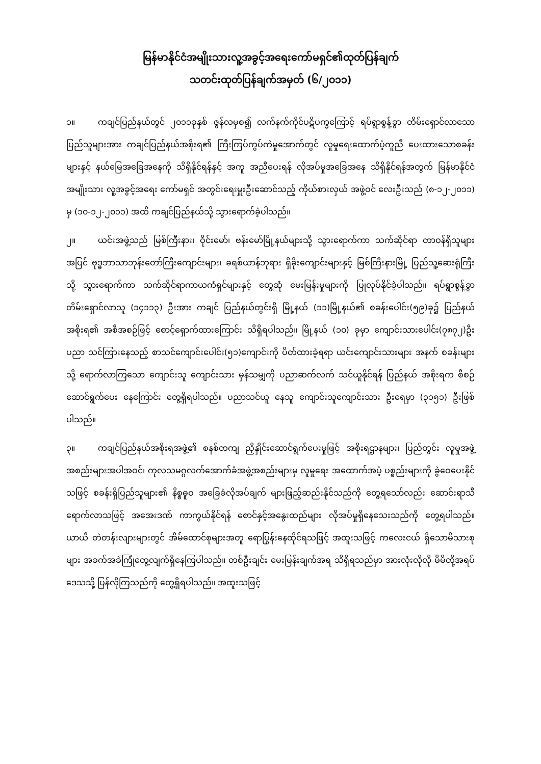မြန်မာနိုင်ငံအမျိုးသားလူ့အခွင့်အရေးကော်မရှင်၏ထုတ်ပြန်ချက်
သတင်းထုတ်ပြန်ချက်အမှတ် (၆/၂၀၁၁)
၁။ ကချင်ပြည်နယ်တွင် ၂၀၁၁ခုနှစ် ဇွန်လမှစ၍ လက်နက်ကိုင်ပဋိပက္ခကြောင့် ရပ်ရွာစွန့်ခွာ တိမ်းရှောင်လာသော ပြည်သူများအား ကချင်ပြည်နယ်အစိုးရ၏ ကြီးကြပ်ကွပ်ကဲမှုအောက်တွင် လူမှုရေးထောက်ပံ့ကူညီ ပေးထားသောစခန်းများနှင့် နယ်မြေအခြေအနေကို သိရှိနိုင်ရန်နှင့် အကူ အညီပေးရန် လိုအပ်မှုအခြေအနေ သိရှိနိုင်ရန်အတွက် မြန်မာနိုင်ငံ အမျိုးသား လူ့အခွင့်အရေး ကော်မရှင် အတွင်းရေးမှူးဦးဆောင်သည့် ကိုယ်စားလှယ် အဖွဲ့ဝင် လေးဦးသည် (၈-၁၂-၂၀၁၁) မှ (၁၀-၁၂-၂၀၁၁) အထိ ကချင်ပြည်နယ်သို့ သွားရောက်ခဲ့ပါသည်။
၂။ ယင်းအဖွဲ့သည် မြစ်ကြီးနား၊ ဝိုင်းမော်၊ ဗန်းမော်မြို့နယ်များသို့ သွားရောက်ကာ သက်ဆိုင်ရာ တာဝန်ရှိသူများအပြင် ဗုဒ္ဓဘာသာဘုန်းတော်ကြီးကျောင်းများ၊ ခရစ်ယာန်ဘုရား ရှိခိုးကျောင်းများနှင့် မြစ်ကြီးနားမြို့ ပြည်သူ့ဆေးရုံကြီးသို့ သွားရောက်ကာ သက်ဆိုင်ရာကာယကံရှင်များနှင့် တွေ့ဆုံ မေးမြန်းမှုများကို ပြုလုပ်နိုင်ခဲ့ပါသည်။ ရပ်ရွာစွန့်ခွာတိမ်းရှောင်လာသူ (၁၄၁၁၃) ဦးအား ကချင် ပြည်နယ်တွင်းရှိ မြို့နယ် (၁၁)မြို့နယ်၏ စခန်းပေါင်း(၅၉)ခု၌ ပြည်နယ်အစိုးရ၏ အစီအစဉ်ဖြင့် စောင့်ရှောက်ထားကြောင်း သိရှိရပါသည်။ မြို့နယ် (၁၀) ခုမှာ ကျောင်းသားပေါင်း(၇၈၇၂)ဦး ပညာ သင်ကြားနေသည့် စာသင်ကျောင်းပေါင်း(၅၁)ကျောင်းကို ပိတ်ထားခဲ့ရရာ ယင်းကျောင်းသားများ အနက် စခန်းများသို့ ရောက်လာကြသော ကျောင်းသူ ကျောင်းသား မှန်သမျှကို ပညာဆက်လက် သင်ယူနိုင်ရန် ပြည်နယ် အစိုးရက စီစဉ်ဆောင်ရွက်ပေး နေကြောင်း တွေ့ရှိရပါသည်။ ပညာသင်ယူ နေသူ ကျောင်းသူကျောင်းသား ဦးရေမှာ (၃၁၅၁) ဦးဖြစ်ပါသည်။
၃။ ကချင်ပြည်နယ်အစိုးရအဖွဲ့၏ စနစ်တကျ ညှိနှိုင်းဆောင်ရွက်ပေးမှုဖြင့် အစိုးရဌာနများ၊ ပြည်တွင်း လူမှုအဖွဲ့အစည်းများအပါအဝင်၊ ကုလသမဂ္ဂလက်အောက်ခံအဖွဲ့အစည်းများမှ လူမှုရေး အထောက်အပံ့ ပစ္စည်းများကို ခွဲဝေပေးနိုင်သဖြင့် စခန်းရှိပြည်သူများ၏ နိစ္စဓူဝ အခြေခံလိုအပ်ချက် များဖြည့်ဆည်းနိုင်သည်ကို တွေ့ရသော်လည်း ဆောင်းရာသီရောက်လာသဖြင့် အအေးဒဏ် ကာကွယ်နိုင်ရန် စောင်နှင့်အနွေးထည်များ လိုအပ်မှုရှိနေသေးသည်ကို တွေ့ရပါသည်။ ယာယီ တဲတန်းလျားများတွင် အိမ်ထောင်စုများအတူ ရောပြွန်းနေထိုင်ရသဖြင့် အထူးသဖြင့် ကလေးငယ် ရှိသောမိသားစုများ အခက်အခဲကြုံတွေ့လျက်ရှိနေကြပါသည်။ တစ်ဦးချင်း မေးမြန်းချက်အရ သိရှိရသည်မှာ အားလုံးလိုလို မိမိတို့အရပ်ဒေသသို့ ပြန်လိုကြသည်ကို တွေ့ရှိရပါသည်။ အထူးသဖြင့်